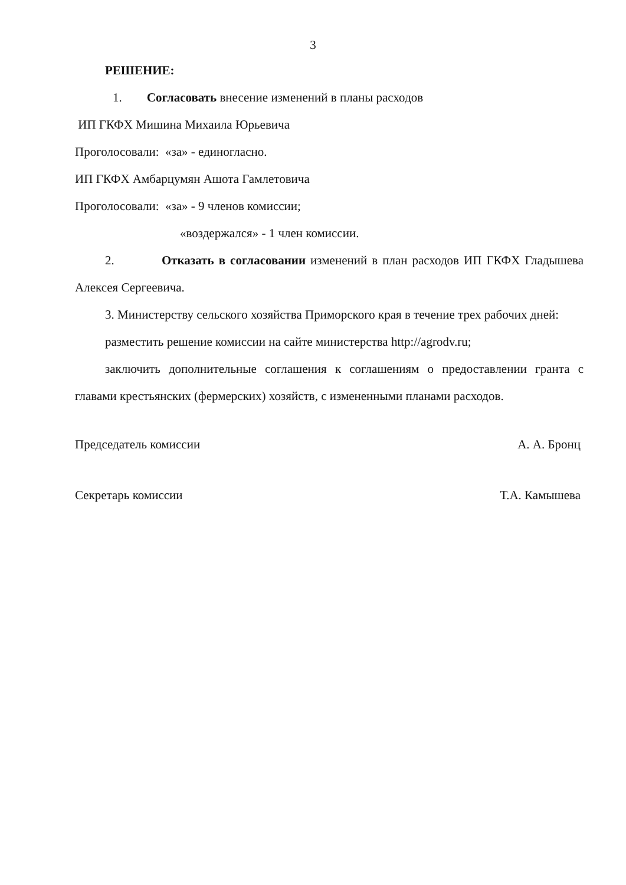3
РЕШЕНИЕ:
1. Согласовать внесение изменений в планы расходов
ИП ГКФХ Мишина Михаила Юрьевича
Проголосовали: «за» - единогласно.
ИП ГКФХ Амбарцумян Ашота Гамлетовича
Проголосовали: «за» - 9 членов комиссии;
«воздержался» - 1 член комиссии.
2. Отказать в согласовании изменений в план расходов ИП ГКФХ Гладышева Алексея Сергеевича.
3. Министерству сельского хозяйства Приморского края в течение трех рабочих дней:
разместить решение комиссии на сайте министерства http://agrodv.ru;
заключить дополнительные соглашения к соглашениям о предоставлении гранта с главами крестьянских (фермерских) хозяйств, с измененными планами расходов.
Председатель комиссии А. А. Бронц
Секретарь комиссии Т.А. Камышева